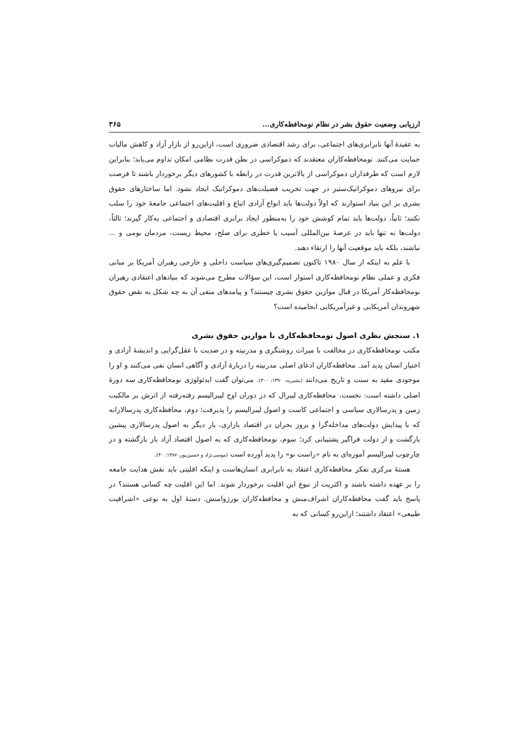ارزیابی وضعیت حقوق بشر در نظام نومحافظه‌کاری... ۳۶۵
به عقیدهٔ آنها نابرابری‌های اجتماعی، برای رشد اقتصادی ضروری است، ازاین‌رو از بازار آزاد و کاهش مالیات حمایت می‌کنند. نومحافظه‌کاران معتقدند که دموکراسی در بطن قدرت نظامی امکان تداوم می‌یابد؛ بنابراین لازم است که طرفداران دموکراسی از بالاترین قدرت در رابطه با کشورهای دیگر برخوردار باشند تا فرصت برای نیروهای دموکراتیک‌ستیز در جهت تخریب فضیلت‌های دموکراتیک ایجاد نشود. اما ساختارهای حقوق بشری بر این بنیاد استوارند که اولاً دولت‌ها باید انواع آزادی اتباع و اقلیت‌های اجتماعی جامعهٔ خود را سلب نکنند؛ ثانیاً، دولت‌ها باید تمام کوشش خود را به‌منظور ایجاد برابری اقتصادی و اجتماعی به‌کار گیرند؛ ثالثاً، دولت‌ها نه تنها باید در عرصهٔ بین‌المللی آسیب یا خطری برای صلح، محیط زیست، مردمان بومی و ... نباشند، بلکه باید موقعیت آنها را ارتقاء دهند.
با علم به اینکه از سال ۱۹۸۰ تاکنون تصمیم‌گیری‌های سیاست داخلی و خارجی رهبران آمریکا بر مبانی فکری و عملی نظام نومحافظه‌کاری استوار است، این سؤالات مطرح می‌شوند که بنیادهای اعتقادی رهبران نومحافظه‌کار آمریکا در قبال موازین حقوق بشری چیستند؟ و پیامدهای منفی آن به چه شکل به نقض حقوق شهروندان آمریکایی و غیرآمریکایی انجامیده است؟
۱. سنجش نظری اصول نومحافظه‌کاری با موازین حقوق بشری
مکتب نومحافظه‌کاری در مخالفت با میراث روشنگری و مدرنیته و در ضدیت با عقل‌گرایی و اندیشهٔ آزادی و اختیار انسان پدید آمد. محافظه‌کاران ادعای اصلی مدرنیته را دربارهٔ آزادی و آگاهی انسان نفی می‌کنند و او را موجودی مقید به سنت و تاریخ می‌دانند (بشیریه، ۱۳۹۰: ۳۰۰). می‌توان گفت ایدئولوژی نومحافظه‌کاری سه دورهٔ اصلی داشته است: نخست، محافظه‌کاری لیبرال که در دوران اوج لیبرالیسم رفته‌رفته از اثرش بر مالکیت زمین و پدرسالاری سیاسی و اجتماعی کاست و اصول لیبرالیسم را پذیرفت؛ دوم، محافظه‌کاری پدرسالارانه که با پیدایش دولت‌های مداخله‌گرا و بروز بحران در اقتصاد بازاری، بار دیگر به اصول پدرسالاری پیشین بازگشت و از دولت فراگیر پشتیبانی کرد؛ سوم، نومحافظه‌کاری که به اصول اقتصاد آزاد باز بازگشته و در چارچوب لیبرالیسم آموزه‌ای به نام «راست نو» را پدید آورده است (موسی‌نژاد و حسین‌پور، ۱۳۸۷: ۴۰).
هستهٔ مرکزی تفکر محافظه‌کاری اعتقاد به نابرابری انسان‌هاست و اینکه اقلیتی باید نقش هدایت جامعه را بر عهده داشته باشند و اکثریت از نبوغ این اقلیت برخوردار شوند. اما این اقلیت چه کسانی هستند؟ در پاسخ باید گفت محافظه‌کاران اشراف‌منش و محافظه‌کاران بورژوامنش. دستهٔ اول به نوعی «اشرافیت طبیعی» اعتقاد داشتند؛ ازاین‌رو کسانی که به